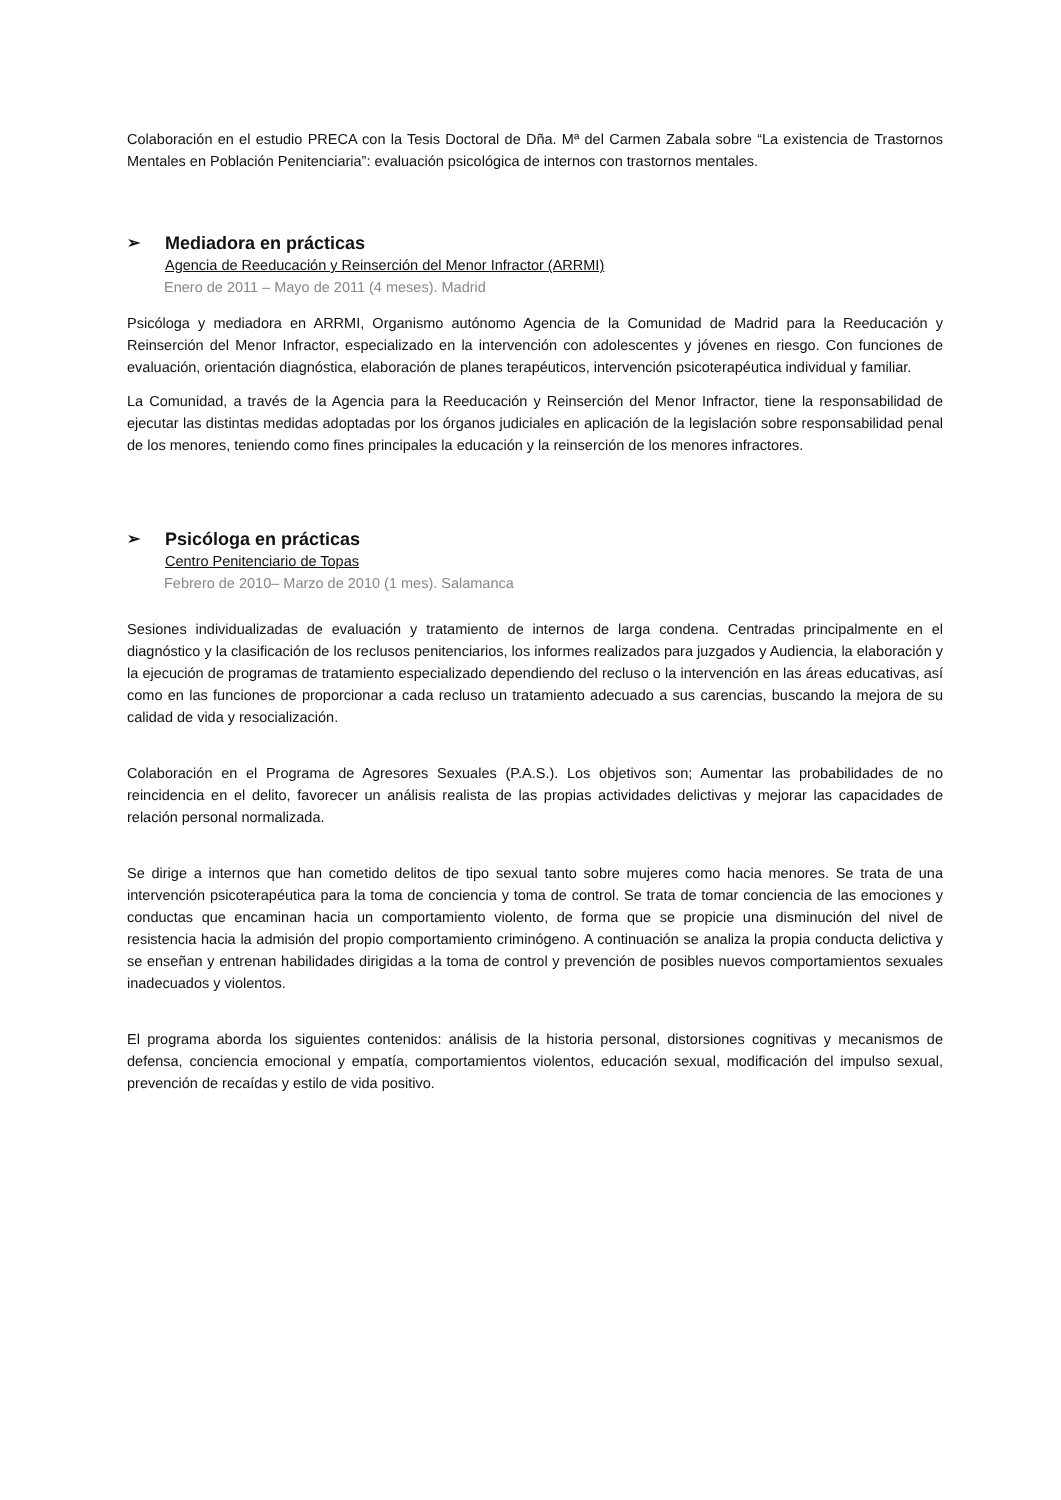Colaboración en el estudio PRECA con la Tesis Doctoral de Dña. Mª del Carmen Zabala sobre “La existencia de Trastornos Mentales en Población Penitenciaria”: evaluación psicológica de internos con trastornos mentales.
➢ Mediadora en prácticas
Agencia de Reeducación y Reinserción del Menor Infractor (ARRMI)
Enero de 2011 – Mayo de 2011 (4 meses). Madrid
Psicóloga y mediadora en ARRMI, Organismo autónomo Agencia de la Comunidad de Madrid para la Reeducación y Reinserción del Menor Infractor, especializado en la intervención con adolescentes y jóvenes en riesgo. Con funciones de evaluación, orientación diagnóstica, elaboración de planes terapéuticos, intervención psicoterapéutica individual y familiar.
La Comunidad, a través de la Agencia para la Reeducación y Reinserción del Menor Infractor, tiene la responsabilidad de ejecutar las distintas medidas adoptadas por los órganos judiciales en aplicación de la legislación sobre responsabilidad penal de los menores, teniendo como fines principales la educación y la reinserción de los menores infractores.
➢ Psicóloga en prácticas
Centro Penitenciario de Topas
Febrero de 2010– Marzo de 2010 (1 mes). Salamanca
Sesiones individualizadas de evaluación y tratamiento de internos de larga condena. Centradas principalmente en el diagnóstico y la clasificación de los reclusos penitenciarios, los informes realizados para juzgados y Audiencia, la elaboración y la ejecución de programas de tratamiento especializado dependiendo del recluso o la intervención en las áreas educativas, así como en las funciones de proporcionar a cada recluso un tratamiento adecuado a sus carencias, buscando la mejora de su calidad de vida y resocialización.
Colaboración en el Programa de Agresores Sexuales (P.A.S.). Los objetivos son; Aumentar las probabilidades de no reincidencia en el delito, favorecer un análisis realista de las propias actividades delictivas y mejorar las capacidades de relación personal normalizada.
Se dirige a internos que han cometido delitos de tipo sexual tanto sobre mujeres como hacia menores. Se trata de una intervención psicoterapéutica para la toma de conciencia y toma de control. Se trata de tomar conciencia de las emociones y conductas que encaminan hacia un comportamiento violento, de forma que se propicie una disminución del nivel de resistencia hacia la admisión del propio comportamiento criminógeno. A continuación se analiza la propia conducta delictiva y se enseñan y entrenan habilidades dirigidas a la toma de control y prevención de posibles nuevos comportamientos sexuales inadecuados y violentos.
El programa aborda los siguientes contenidos: análisis de la historia personal, distorsiones cognitivas y mecanismos de defensa, conciencia emocional y empatía, comportamientos violentos, educación sexual, modificación del impulso sexual, prevención de recaídas y estilo de vida positivo.